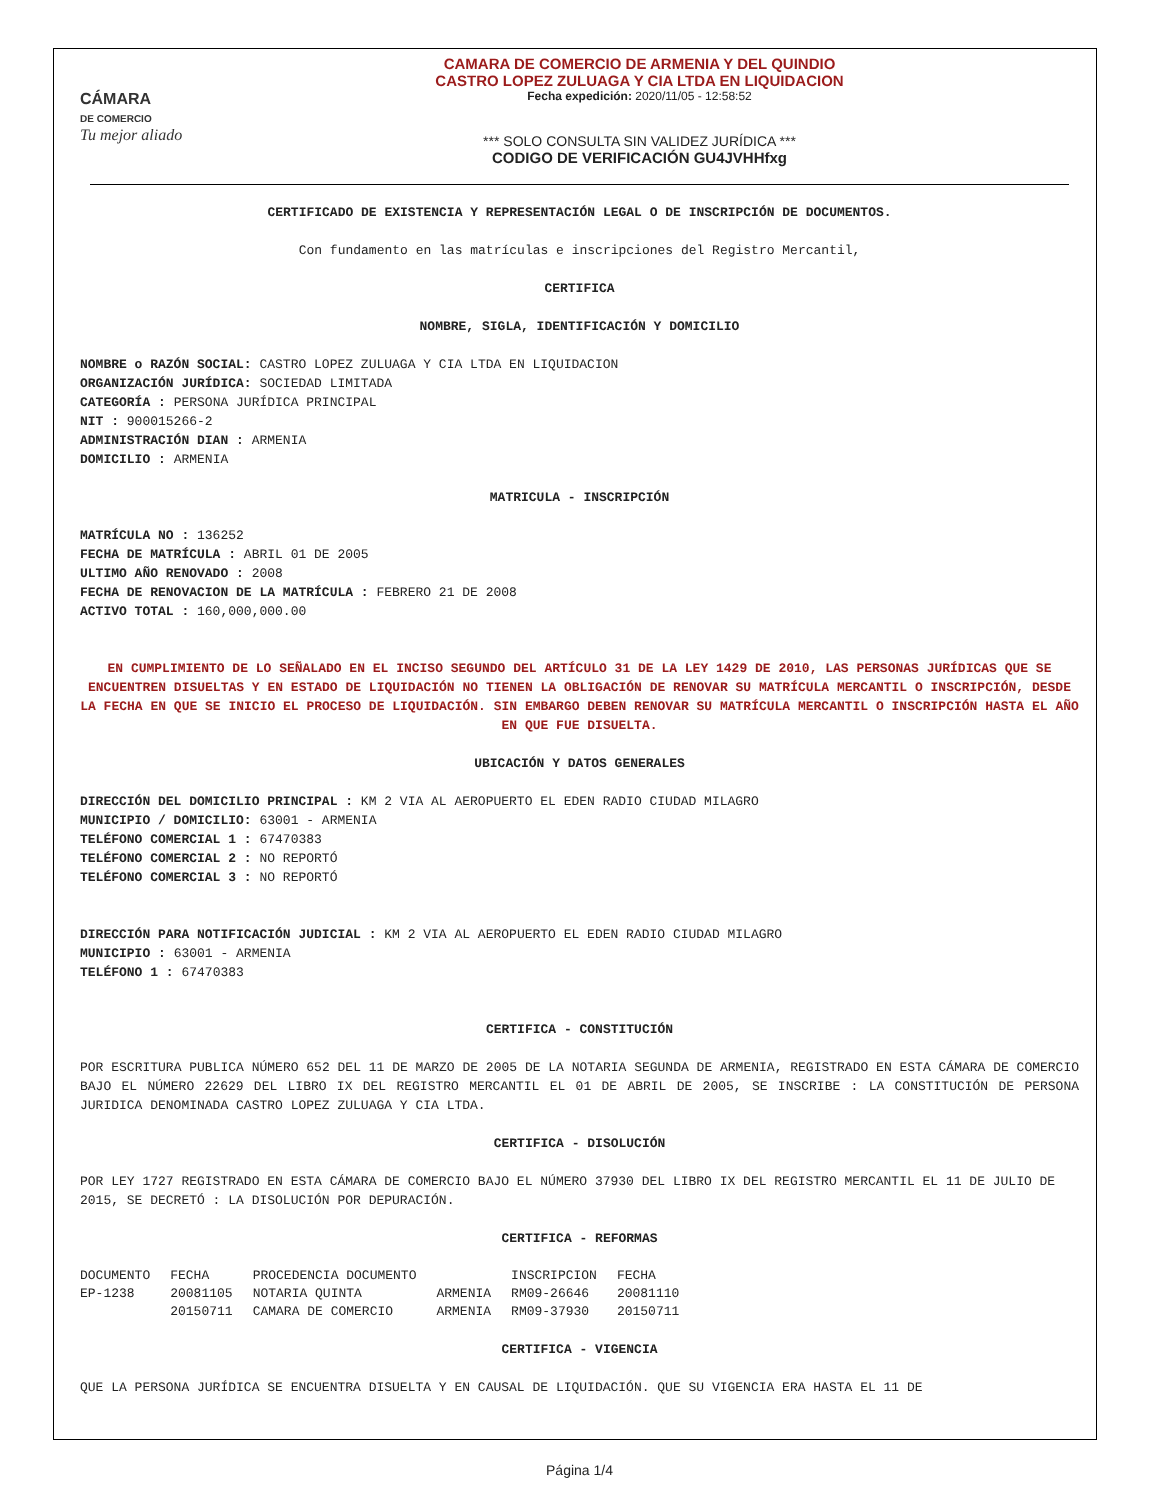CÁMARA
DE COMERCIO
Tu mejor aliado
CAMARA DE COMERCIO DE ARMENIA Y DEL QUINDIO
CASTRO LOPEZ ZULUAGA Y CIA LTDA EN LIQUIDACION
Fecha expedición: 2020/11/05 - 12:58:52
*** SOLO CONSULTA SIN VALIDEZ JURÍDICA ***
CODIGO DE VERIFICACIÓN GU4JVHHfxg
CERTIFICADO DE EXISTENCIA Y REPRESENTACIÓN LEGAL O DE INSCRIPCIÓN DE DOCUMENTOS.
Con fundamento en las matrículas e inscripciones del Registro Mercantil,
CERTIFICA
NOMBRE, SIGLA, IDENTIFICACIÓN Y DOMICILIO
NOMBRE o RAZÓN SOCIAL: CASTRO LOPEZ ZULUAGA Y CIA LTDA EN LIQUIDACION
ORGANIZACIÓN JURÍDICA: SOCIEDAD LIMITADA
CATEGORÍA : PERSONA JURÍDICA PRINCIPAL
NIT : 900015266-2
ADMINISTRACIÓN DIAN : ARMENIA
DOMICILIO : ARMENIA
MATRICULA - INSCRIPCIÓN
MATRÍCULA NO : 136252
FECHA DE MATRÍCULA : ABRIL 01 DE 2005
ULTIMO AÑO RENOVADO : 2008
FECHA DE RENOVACION DE LA MATRÍCULA : FEBRERO 21 DE 2008
ACTIVO TOTAL : 160,000,000.00
EN CUMPLIMIENTO DE LO SEÑALADO EN EL INCISO SEGUNDO DEL ARTÍCULO 31 DE LA LEY 1429 DE 2010, LAS PERSONAS JURÍDICAS QUE SE ENCUENTREN DISUELTAS Y EN ESTADO DE LIQUIDACIÓN NO TIENEN LA OBLIGACIÓN DE RENOVAR SU MATRÍCULA MERCANTIL O INSCRIPCIÓN, DESDE LA FECHA EN QUE SE INICIO EL PROCESO DE LIQUIDACIÓN. SIN EMBARGO DEBEN RENOVAR SU MATRÍCULA MERCANTIL O INSCRIPCIÓN HASTA EL AÑO EN QUE FUE DISUELTA.
UBICACIÓN Y DATOS GENERALES
DIRECCIÓN DEL DOMICILIO PRINCIPAL : KM 2 VIA AL AEROPUERTO EL EDEN RADIO CIUDAD MILAGRO
MUNICIPIO / DOMICILIO: 63001 - ARMENIA
TELÉFONO COMERCIAL 1 : 67470383
TELÉFONO COMERCIAL 2 : NO REPORTÓ
TELÉFONO COMERCIAL 3 : NO REPORTÓ
DIRECCIÓN PARA NOTIFICACIÓN JUDICIAL : KM 2 VIA AL AEROPUERTO EL EDEN RADIO CIUDAD MILAGRO
MUNICIPIO : 63001 - ARMENIA
TELÉFONO 1 : 67470383
CERTIFICA - CONSTITUCIÓN
POR ESCRITURA PUBLICA NÚMERO 652 DEL 11 DE MARZO DE 2005 DE LA NOTARIA SEGUNDA DE ARMENIA, REGISTRADO EN ESTA CÁMARA DE COMERCIO BAJO EL NÚMERO 22629 DEL LIBRO IX DEL REGISTRO MERCANTIL EL 01 DE ABRIL DE 2005, SE INSCRIBE : LA CONSTITUCIÓN DE PERSONA JURIDICA DENOMINADA CASTRO LOPEZ ZULUAGA Y CIA LTDA.
CERTIFICA - DISOLUCIÓN
POR LEY 1727 REGISTRADO EN ESTA CÁMARA DE COMERCIO BAJO EL NÚMERO 37930 DEL LIBRO IX DEL REGISTRO MERCANTIL EL 11 DE JULIO DE 2015, SE DECRETÓ : LA DISOLUCIÓN POR DEPURACIÓN.
CERTIFICA - REFORMAS
| DOCUMENTO | FECHA | PROCEDENCIA DOCUMENTO | | INSCRIPCION | FECHA |
| --- | --- | --- | --- | --- | --- |
| EP-1238 | 20081105 | NOTARIA QUINTA | ARMENIA | RM09-26646 | 20081110 |
| | 20150711 | CAMARA DE COMERCIO | ARMENIA | RM09-37930 | 20150711 |
CERTIFICA - VIGENCIA
QUE LA PERSONA JURÍDICA SE ENCUENTRA DISUELTA Y EN CAUSAL DE LIQUIDACIÓN. QUE SU VIGENCIA ERA HASTA EL 11 DE
Página 1/4